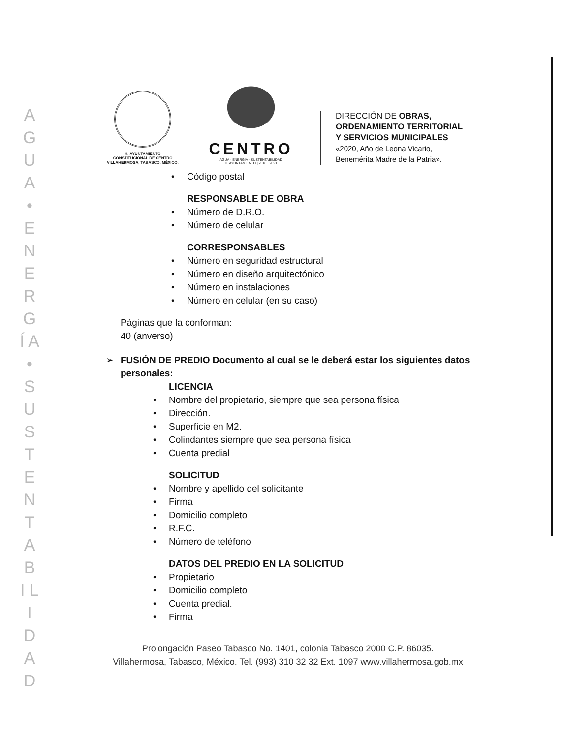A G U A • E N E R G Í A • S U S T E N T A B I L I D A D
H. AYUNTAMIENTO
CONSTITUCIONAL DE CENTRO
VILLAHERMOSA, TABASCO, MÉXICO.
CENTRO
AGUA · ENERGÍA · SUSTENTABILIDAD
H. AYUNTAMIENTO | 2018 · 2021
DIRECCIÓN DE OBRAS,
ORDENAMIENTO TERRITORIAL
Y SERVICIOS MUNICIPALES
«2020, Año de Leona Vicario,
Benemérita Madre de la Patria».
Código postal
RESPONSABLE DE OBRA
Número de D.R.O.
Número de celular
CORRESPONSABLES
Número en seguridad estructural
Número en diseño arquitectónico
Número en instalaciones
Número en celular (en su caso)
Páginas que la conforman:
40 (anverso)
➢ FUSIÓN DE PREDIO Documento al cual se le deberá estar los siguientes datos personales:
LICENCIA
Nombre del propietario, siempre que sea persona física
Dirección.
Superficie en M2.
Colindantes siempre que sea persona física
Cuenta predial
SOLICITUD
Nombre y apellido del solicitante
Firma
Domicilio completo
R.F.C.
Número de teléfono
DATOS DEL PREDIO EN LA SOLICITUD
Propietario
Domicilio completo
Cuenta predial.
Firma
Prolongación Paseo Tabasco No. 1401, colonia Tabasco 2000 C.P. 86035.
Villahermosa, Tabasco, México. Tel. (993) 310 32 32 Ext. 1097 www.villahermosa.gob.mx